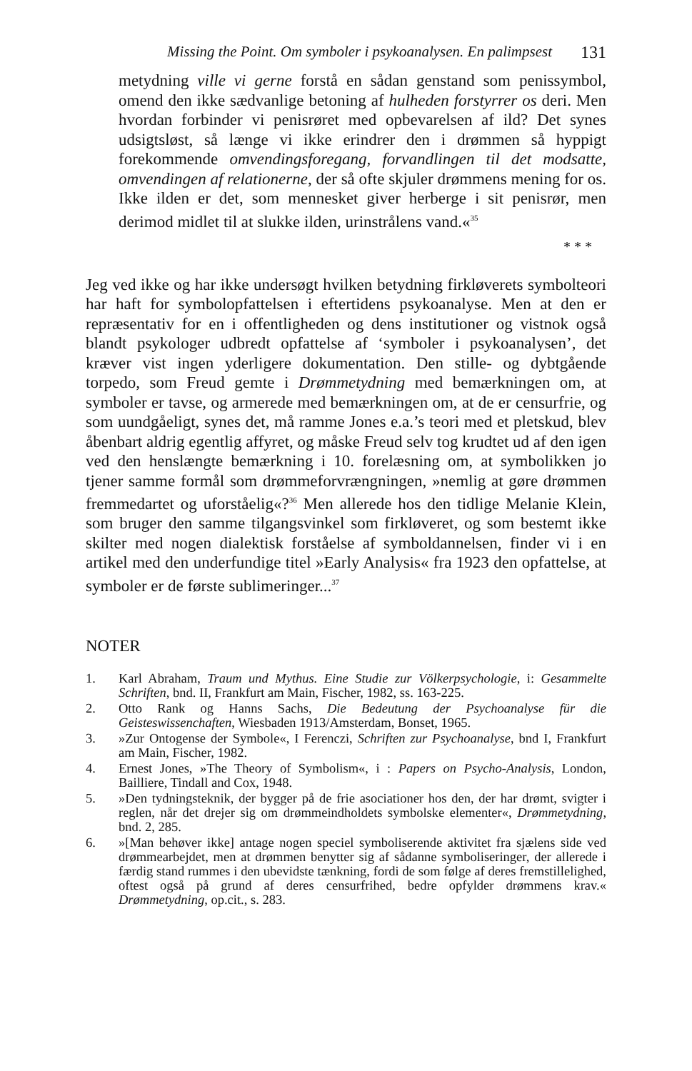Missing the Point. Om symboler i psykoanalysen. En palimpsest 131
metydning ville vi gerne forstå en sådan genstand som penissymbol, omend den ikke sædvanlige betoning af hulheden forstyrrer os deri. Men hvordan forbinder vi penisrøret med opbevarelsen af ild? Det synes udsigtsløst, så længe vi ikke erindrer den i drømmen så hyppigt forekommende omvendingsforegang, forvandlingen til det modsatte, omvendingen af relationerne, der så ofte skjuler drømmens mening for os. Ikke ilden er det, som mennesket giver herberge i sit penisrør, men derimod midlet til at slukke ilden, urinstrålens vand.«<sup>35</sup>
* * *
Jeg ved ikke og har ikke undersøgt hvilken betydning firkløverets symbolteori har haft for symbolopfattelsen i eftertidens psykoanalyse. Men at den er repræsentativ for en i offentligheden og dens institutioner og vistnok også blandt psykologer udbredt opfattelse af ‘symboler i psykoanalysen’, det kræver vist ingen yderligere dokumentation. Den stille- og dybtgående torpedo, som Freud gemte i Drømmetydning med bemærkningen om, at symboler er tavse, og armerede med bemærkningen om, at de er censurfrie, og som uundgåeligt, synes det, må ramme Jones e.a.’s teori med et pletskud, blev åbenbart aldrig egentlig affyret, og måske Freud selv tog krudtet ud af den igen ved den henslængte bemærkning i 10. forelæsning om, at symbolikken jo tjener samme formål som drømmeforvrængningen, »nemlig at gøre drømmen fremmedartet og uforståelig«?<sup>36</sup> Men allerede hos den tidlige Melanie Klein, som bruger den samme tilgangsvinkel som firkløveret, og som bestemt ikke skilter med nogen dialektisk forståelse af symboldannelsen, finder vi i en artikel med den underfundige titel »Early Analysis« fra 1923 den opfattelse, at symboler er de første sublimeringer...<sup>37</sup>
NOTER
1. Karl Abraham, Traum und Mythus. Eine Studie zur Völkerpsychologie, i: Gesammelte Schriften, bnd. II, Frankfurt am Main, Fischer, 1982, ss. 163-225.
2. Otto Rank og Hanns Sachs, Die Bedeutung der Psychoanalyse für die Geisteswissenchaften, Wiesbaden 1913/Amsterdam, Bonset, 1965.
3. »Zur Ontogense der Symbole«, I Ferenczi, Schriften zur Psychoanalyse, bnd I, Frankfurt am Main, Fischer, 1982.
4. Ernest Jones, »The Theory of Symbolism«, i : Papers on Psycho-Analysis, London, Bailliere, Tindall and Cox, 1948.
5. »Den tydningsteknik, der bygger på de frie asociationer hos den, der har drømt, svigter i reglen, når det drejer sig om drømmeindholdets symbolske elementer«, Drømmetydning, bnd. 2, 285.
6. »[Man behøver ikke] antage nogen speciel symboliserende aktivitet fra sjælens side ved drømmearbejdet, men at drømmen benytter sig af sådanne symboliseringer, der allerede i færdig stand rummes i den ubevidste tænkning, fordi de som følge af deres fremstillelighed, oftest også på grund af deres censurfrihed, bedre opfylder drømmens krav.« Drømmetydning, op.cit., s. 283.